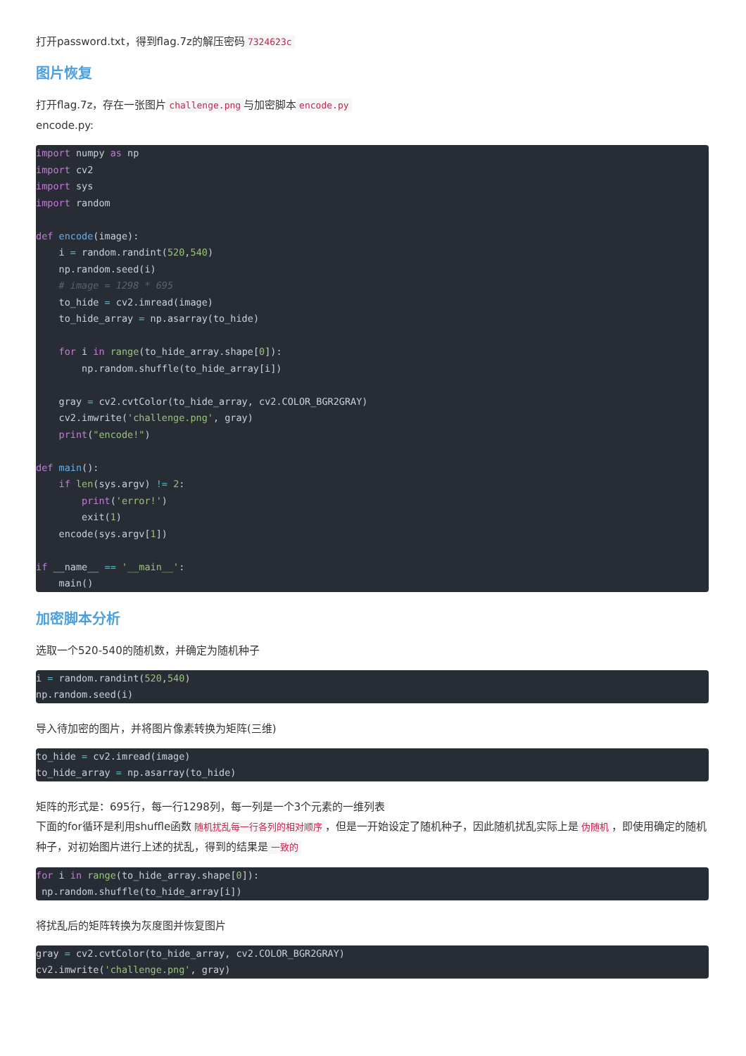打开password.txt，得到flag.7z的解压密码 7324623c
图片恢复
打开flag.7z，存在一张图片 challenge.png 与加密脚本 encode.py
encode.py:
import numpy as np
import cv2
import sys
import random

def encode(image):
    i = random.randint(520,540)
    np.random.seed(i)
    # image = 1298 * 695
    to_hide = cv2.imread(image)
    to_hide_array = np.asarray(to_hide)

    for i in range(to_hide_array.shape[0]):
        np.random.shuffle(to_hide_array[i])

    gray = cv2.cvtColor(to_hide_array, cv2.COLOR_BGR2GRAY)
    cv2.imwrite('challenge.png', gray)
    print("encode!")

def main():
    if len(sys.argv) != 2:
        print('error!')
        exit(1)
    encode(sys.argv[1])

if __name__ == '__main__':
    main()
加密脚本分析
选取一个520-540的随机数，并确定为随机种子
i = random.randint(520,540)
np.random.seed(i)
导入待加密的图片，并将图片像素转换为矩阵(三维)
to_hide = cv2.imread(image)
to_hide_array = np.asarray(to_hide)
矩阵的形式是：695行，每一行1298列，每一列是一个3个元素的一维列表
下面的for循环是利用shuffle函数 随机扰乱每一行各列的相对顺序 ，但是一开始设定了随机种子，因此随机扰乱实际上是 伪随机 ，即使用确定的随机种子，对初始图片进行上述的扰乱，得到的结果是 一致的
for i in range(to_hide_array.shape[0]):
 np.random.shuffle(to_hide_array[i])
将扰乱后的矩阵转换为灰度图并恢复图片
gray = cv2.cvtColor(to_hide_array, cv2.COLOR_BGR2GRAY)
cv2.imwrite('challenge.png', gray)